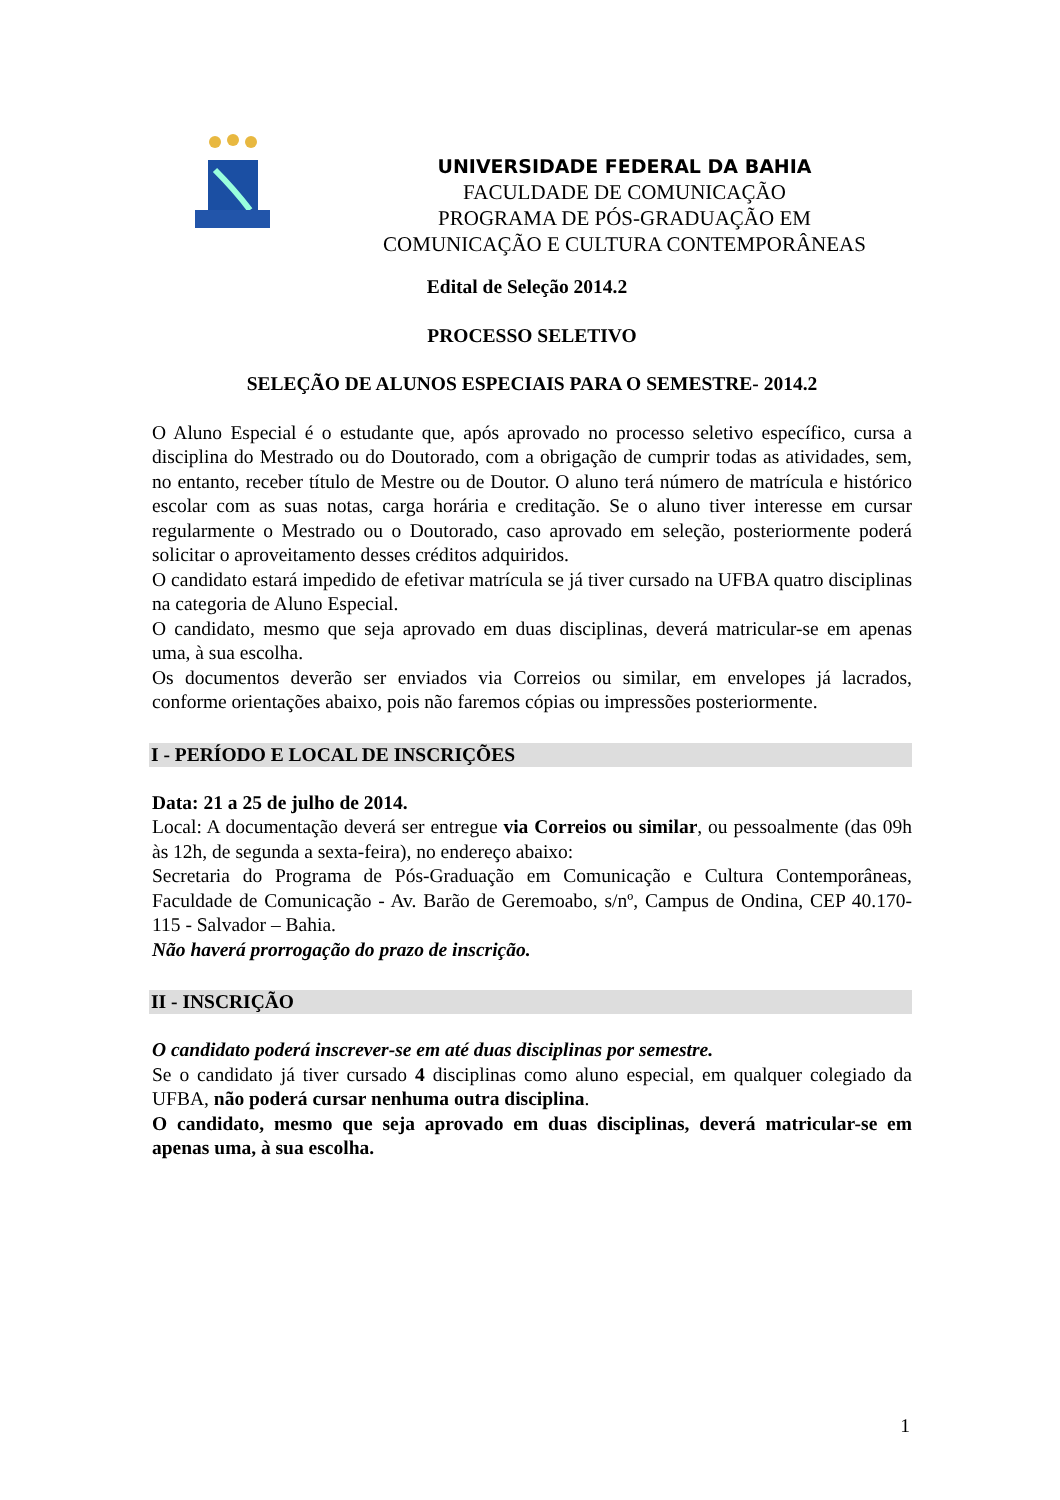UNIVERSIDADE FEDERAL DA BAHIA
FACULDADE DE COMUNICAÇÃO
PROGRAMA DE PÓS-GRADUAÇÃO EM
COMUNICAÇÃO E CULTURA CONTEMPORÂNEAS
Edital de Seleção 2014.2
PROCESSO SELETIVO
SELEÇÃO DE ALUNOS ESPECIAIS PARA O SEMESTRE- 2014.2
O Aluno Especial é o estudante que, após aprovado no processo seletivo específico, cursa a disciplina do Mestrado ou do Doutorado, com a obrigação de cumprir todas as atividades, sem, no entanto, receber título de Mestre ou de Doutor. O aluno terá número de matrícula e histórico escolar com as suas notas, carga horária e creditação. Se o aluno tiver interesse em cursar regularmente o Mestrado ou o Doutorado, caso aprovado em seleção, posteriormente poderá solicitar o aproveitamento desses créditos adquiridos.
O candidato estará impedido de efetivar matrícula se já tiver cursado na UFBA quatro disciplinas na categoria de Aluno Especial.
O candidato, mesmo que seja aprovado em duas disciplinas, deverá matricular-se em apenas uma, à sua escolha.
Os documentos deverão ser enviados via Correios ou similar, em envelopes já lacrados, conforme orientações abaixo, pois não faremos cópias ou impressões posteriormente.
I - PERÍODO E LOCAL DE INSCRIÇÕES
Data: 21 a 25 de julho de 2014.
Local: A documentação deverá ser entregue via Correios ou similar, ou pessoalmente (das 09h às 12h, de segunda a sexta-feira), no endereço abaixo:
Secretaria do Programa de Pós-Graduação em Comunicação e Cultura Contemporâneas, Faculdade de Comunicação - Av. Barão de Geremoabo, s/nº, Campus de Ondina, CEP 40.170-115 - Salvador – Bahia.
Não haverá prorrogação do prazo de inscrição.
II - INSCRIÇÃO
O candidato poderá inscrever-se em até duas disciplinas por semestre.
Se o candidato já tiver cursado 4 disciplinas como aluno especial, em qualquer colegiado da UFBA, não poderá cursar nenhuma outra disciplina.
O candidato, mesmo que seja aprovado em duas disciplinas, deverá matricular-se em apenas uma, à sua escolha.
1